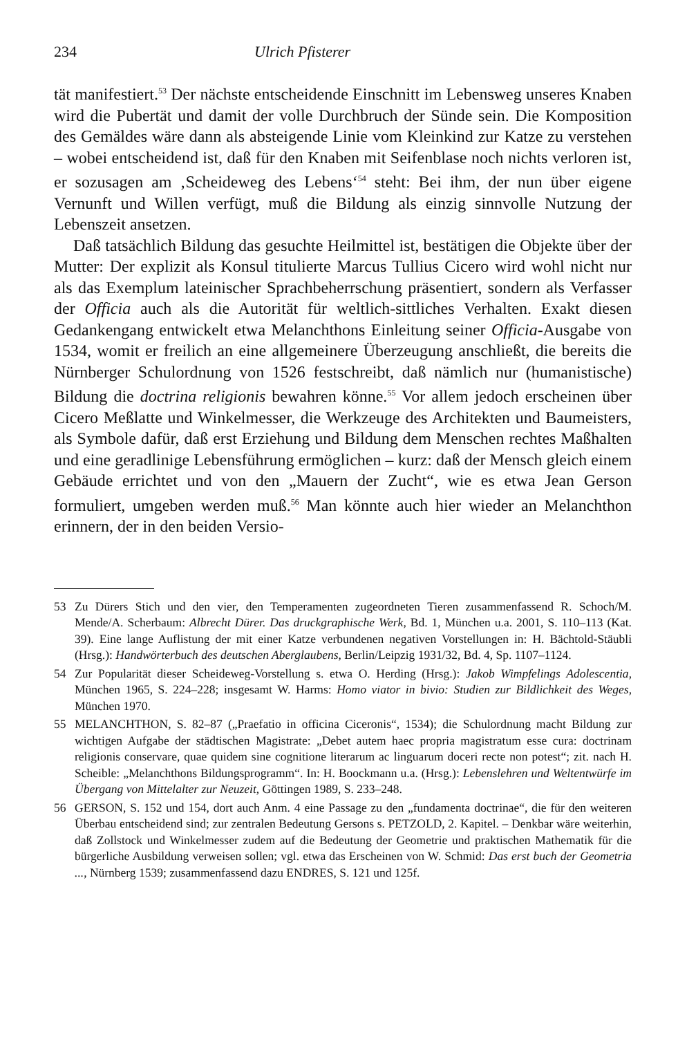234 Ulrich Pfisterer
tät manifestiert.<sup>53</sup> Der nächste entscheidende Einschnitt im Lebensweg unseres Knaben wird die Pubertät und damit der volle Durchbruch der Sünde sein. Die Komposition des Gemäldes wäre dann als absteigende Linie vom Kleinkind zur Katze zu verstehen – wobei entscheidend ist, daß für den Knaben mit Seifenblase noch nichts verloren ist, er sozusagen am ‚Scheideweg des Lebens‘<sup>54</sup> steht: Bei ihm, der nun über eigene Vernunft und Willen verfügt, muß die Bildung als einzig sinnvolle Nutzung der Lebenszeit ansetzen.
Daß tatsächlich Bildung das gesuchte Heilmittel ist, bestätigen die Objekte über der Mutter: Der explizit als Konsul titulierte Marcus Tullius Cicero wird wohl nicht nur als das Exemplum lateinischer Sprachbeherrschung präsentiert, sondern als Verfasser der Officia auch als die Autorität für weltlich-sittliches Verhalten. Exakt diesen Gedankengang entwickelt etwa Melanchthons Einleitung seiner Officia-Ausgabe von 1534, womit er freilich an eine allgemeinere Überzeugung anschließt, die bereits die Nürnberger Schulordnung von 1526 festschreibt, daß nämlich nur (humanistische) Bildung die doctrina religionis bewahren könne.<sup>55</sup> Vor allem jedoch erscheinen über Cicero Meßlatte und Winkelmesser, die Werkzeuge des Architekten und Baumeisters, als Symbole dafür, daß erst Erziehung und Bildung dem Menschen rechtes Maßhalten und eine geradlinige Lebensführung ermöglichen – kurz: daß der Mensch gleich einem Gebäude errichtet und von den „Mauern der Zucht“, wie es etwa Jean Gerson formuliert, umgeben werden muß.<sup>56</sup> Man könnte auch hier wieder an Melanchthon erinnern, der in den beiden Versio-
53 Zu Dürers Stich und den vier, den Temperamenten zugeordneten Tieren zusammenfassend R. Schoch/M. Mende/A. Scherbaum: Albrecht Dürer. Das druckgraphische Werk, Bd. 1, München u.a. 2001, S. 110–113 (Kat. 39). Eine lange Auflistung der mit einer Katze verbundenen negativen Vorstellungen in: H. Bächtold-Stäubli (Hrsg.): Handwörterbuch des deutschen Aberglaubens, Berlin/Leipzig 1931/32, Bd. 4, Sp. 1107–1124.
54 Zur Popularität dieser Scheideweg-Vorstellung s. etwa O. Herding (Hrsg.): Jakob Wimpfelings Adolescentia, München 1965, S. 224–228; insgesamt W. Harms: Homo viator in bivio: Studien zur Bildlichkeit des Weges, München 1970.
55 MELANCHTHON, S. 82–87 („Praefatio in officina Ciceronis“, 1534); die Schulordnung macht Bildung zur wichtigen Aufgabe der städtischen Magistrate: „Debet autem haec propria magistratum esse cura: doctrinam religionis conservare, quae quidem sine cognitione literarum ac linguarum doceri recte non potest“; zit. nach H. Scheible: „Melanchthons Bildungsprogramm“. In: H. Boockmann u.a. (Hrsg.): Lebenslehren und Weltentwürfe im Übergang von Mittelalter zur Neuzeit, Göttingen 1989, S. 233–248.
56 GERSON, S. 152 und 154, dort auch Anm. 4 eine Passage zu den „fundamenta doctrinae“, die für den weiteren Überbau entscheidend sind; zur zentralen Bedeutung Gersons s. PETZOLD, 2. Kapitel. – Denkbar wäre weiterhin, daß Zollstock und Winkelmesser zudem auf die Bedeutung der Geometrie und praktischen Mathematik für die bürgerliche Ausbildung verweisen sollen; vgl. etwa das Erscheinen von W. Schmid: Das erst buch der Geometria ..., Nürnberg 1539; zusammenfassend dazu ENDRES, S. 121 und 125f.